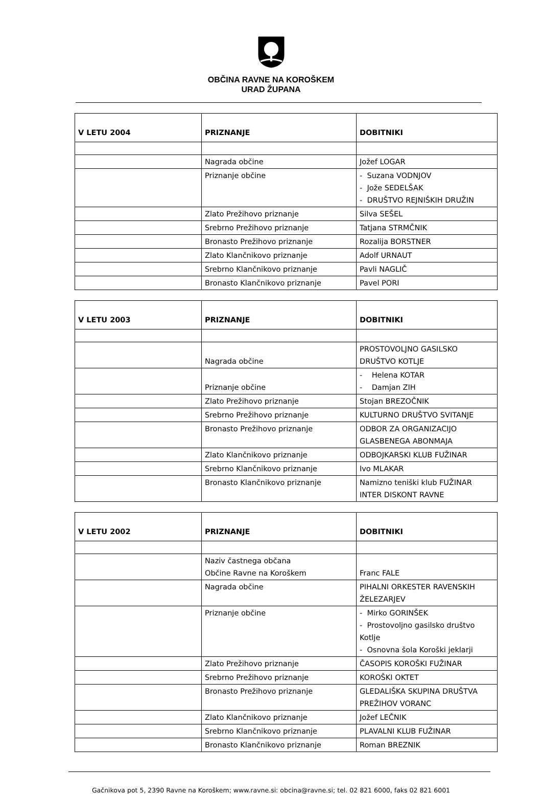OBČINA RAVNE NA KOROŠKEM
URAD ŽUPANA
| V LETU 2004 | PRIZNANJE | DOBITNIKI |
| --- | --- | --- |
| | Nagrada občine | Jožef LOGAR |
| | Priznanje občine | - Suzana VODNJOV - Jože SEDELŠAK - DRUŠTVO REJNIŠKIH DRUŽIN |
| | Zlato Prežihovo priznanje | Silva SEŠEL |
| | Srebrno Prežihovo priznanje | Tatjana STRMČNIK |
| | Bronasto Prežihovo priznanje | Rozalija BORSTNER |
| | Zlato Klančnikovo priznanje | Adolf URNAUT |
| | Srebrno Klančnikovo priznanje | Pavli NAGLIČ |
| | Bronasto Klančnikovo priznanje | Pavel PORI |
| V LETU 2003 | PRIZNANJE | DOBITNIKI |
| --- | --- | --- |
| | Nagrada občine | PROSTOVOLJNO GASILSKO DRUŠTVO KOTLJE |
| | Priznanje občine | - Helena KOTAR - Damjan ZIH |
| | Zlato Prežihovo priznanje | Stojan BREZOČNIK |
| | Srebrno Prežihovo priznanje | KULTURNO DRUŠTVO SVITANJE |
| | Bronasto Prežihovo priznanje | ODBOR ZA ORGANIZACIJO GLASBENEGA ABONMAJA |
| | Zlato Klančnikovo priznanje | ODBOJKARSKI KLUB FUŽINAR |
| | Srebrno Klančnikovo priznanje | Ivo MLAKAR |
| | Bronasto Klančnikovo priznanje | Namizno teniški klub FUŽINAR INTER DISKONT RAVNE |
| V LETU 2002 | PRIZNANJE | DOBITNIKI |
| --- | --- | --- |
| | Naziv častnega občana Občine Ravne na Koroškem | Franc FALE |
| | Nagrada občine | PIHALNI ORKESTER RAVENSKIH ŽELEZARJEV |
| | Priznanje občine | - Mirko GORINŠEK - Prostovoljno gasilsko društvo Kotlje - Osnovna šola Koroški jeklarji |
| | Zlato Prežihovo priznanje | ČASOPIS KOROŠKI FUŽINAR |
| | Srebrno Prežihovo priznanje | KOROŠKI OKTET |
| | Bronasto Prežihovo priznanje | GLEDALIŠKA SKUPINA DRUŠTVA PREŽIHOV VORANC |
| | Zlato Klančnikovo priznanje | Jožef LEČNIK |
| | Srebrno Klančnikovo priznanje | PLAVALNI KLUB FUŽINAR |
| | Bronasto Klančnikovo priznanje | Roman BREZNIK |
Gačnikova pot 5, 2390 Ravne na Koroškem; www.ravne.si: obcina@ravne.si; tel. 02 821 6000, faks 02 821 6001